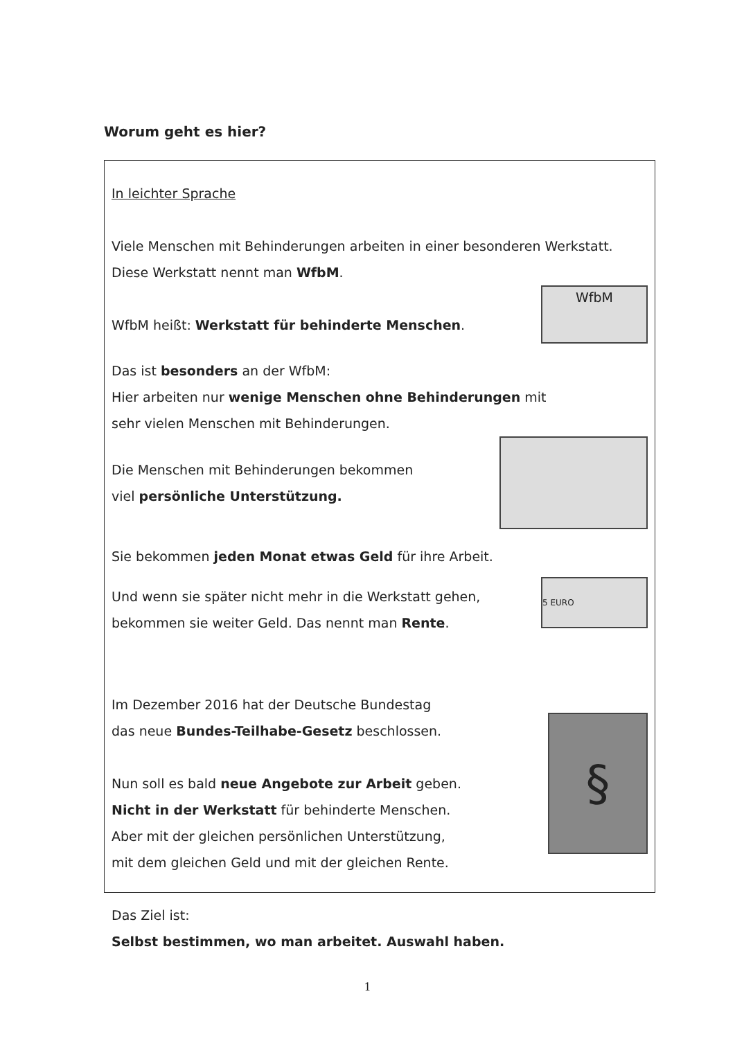Worum geht es hier?
In leichter Sprache
Viele Menschen mit Behinderungen arbeiten in einer besonderen Werkstatt. Diese Werkstatt nennt man WfbM.
WfbM heißt: Werkstatt für behinderte Menschen.
WfbM
Das ist besonders an der WfbM:
Hier arbeiten nur wenige Menschen ohne Behinderungen mit
sehr vielen Menschen mit Behinderungen.
Die Menschen mit Behinderungen bekommen
viel persönliche Unterstützung.
Sie bekommen jeden Monat etwas Geld für ihre Arbeit.
Und wenn sie später nicht mehr in die Werkstatt gehen,
bekommen sie weiter Geld. Das nennt man Rente.
5 EURO
Im Dezember 2016 hat der Deutsche Bundestag
das neue Bundes-Teilhabe-Gesetz beschlossen.
Nun soll es bald neue Angebote zur Arbeit geben.
Nicht in der Werkstatt für behinderte Menschen.
Aber mit der gleichen persönlichen Unterstützung,
mit dem gleichen Geld und mit der gleichen Rente.
§
Das Ziel ist:
Selbst bestimmen, wo man arbeitet. Auswahl haben.
1